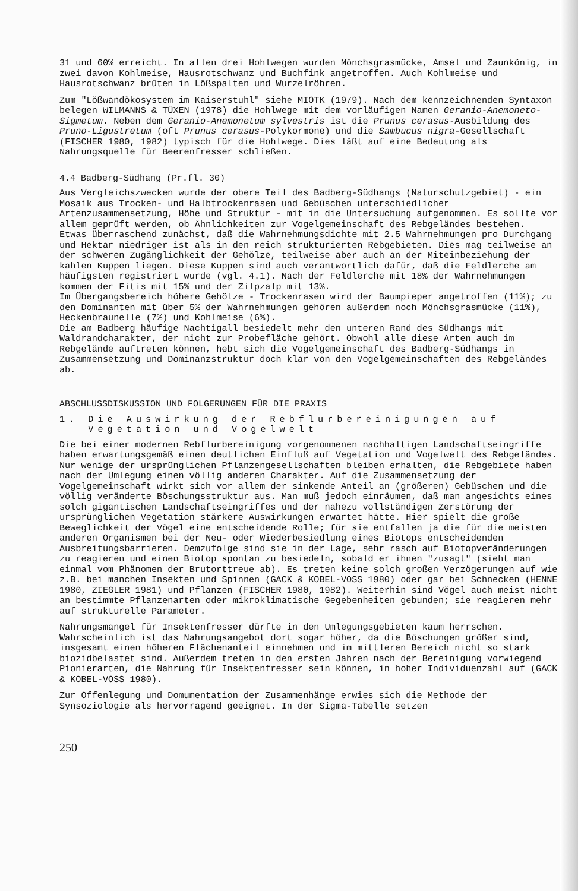31 und 60% erreicht. In allen drei Hohlwegen wurden Mönchsgrasmücke, Amsel und Zaunkönig, in zwei davon Kohlmeise, Hausrotschwanz und Buchfink angetroffen. Auch Kohlmeise und Hausrotschwanz brüten in Lößspalten und Wurzelröhren.
Zum "Lößwandökosystem im Kaiserstuhl" siehe MIOTK (1979). Nach dem kennzeichnenden Syntaxon belegen WILMANNS & TÜXEN (1978) die Hohlwege mit dem vorläufigen Namen Geranio-Anemoneto-Sigmetum. Neben dem Geranio-Anemonetum sylvestris ist die Prunus cerasus-Ausbildung des Pruno-Ligustretum (oft Prunus cerasus-Polykormone) und die Sambucus nigra-Gesellschaft (FISCHER 1980, 1982) typisch für die Hohlwege. Dies läßt auf eine Bedeutung als Nahrungsquelle für Beerenfresser schließen.
4.4 Badberg-Südhang (Pr.fl. 30)
Aus Vergleichszwecken wurde der obere Teil des Badberg-Südhangs (Naturschutzgebiet) - ein Mosaik aus Trocken- und Halbtrockenrasen und Gebüschen unterschiedlicher Artenzusammensetzung, Höhe und Struktur - mit in die Untersuchung aufgenommen. Es sollte vor allem geprüft werden, ob Ähnlichkeiten zur Vogelgemeinschaft des Rebgeländes bestehen.
Etwas überraschend zunächst, daß die Wahrnehmungsdichte mit 2.5 Wahrnehmungen pro Durchgang und Hektar niedriger ist als in den reich strukturierten Rebgebieten. Dies mag teilweise an der schweren Zugänglichkeit der Gehölze, teilweise aber auch an der Miteinbeziehung der kahlen Kuppen liegen. Diese Kuppen sind auch verantwortlich dafür, daß die Feldlerche am häufigsten registriert wurde (vgl. 4.1). Nach der Feldlerche mit 18% der Wahrnehmungen kommen der Fitis mit 15% und der Zilpzalp mit 13%.
Im Übergangsbereich höhere Gehölze - Trockenrasen wird der Baumpieper angetroffen (11%); zu den Dominanten mit über 5% der Wahrnehmungen gehören außerdem noch Mönchsgrasmücke (11%), Heckenbraunelle (7%) und Kohlmeise (6%).
Die am Badberg häufige Nachtigall besiedelt mehr den unteren Rand des Südhangs mit Waldrandcharakter, der nicht zur Probefläche gehört. Obwohl alle diese Arten auch im Rebgelände auftreten können, hebt sich die Vogelgemeinschaft des Badberg-Südhangs in Zusammensetzung und Dominanzstruktur doch klar von den Vogelgemeinschaften des Rebgeländes ab.
ABSCHLUSSDISKUSSION UND FOLGERUNGEN FÜR DIE PRAXIS
1. Die Auswirkung der Rebflurbereinigungen auf
Vegetation und Vogelwelt
Die bei einer modernen Rebflurbereinigung vorgenommenen nachhaltigen Landschaftseingriffe haben erwartungsgemäß einen deutlichen Einfluß auf Vegetation und Vogelwelt des Rebgeländes. Nur wenige der ursprünglichen Pflanzengesellschaften bleiben erhalten, die Rebgebiete haben nach der Umlegung einen völlig anderen Charakter. Auf die Zusammensetzung der Vogelgemeinschaft wirkt sich vor allem der sinkende Anteil an (größeren) Gebüschen und die völlig veränderte Böschungsstruktur aus. Man muß jedoch einräumen, daß man angesichts eines solch gigantischen Landschaftseingriffes und der nahezu vollständigen Zerstörung der ursprünglichen Vegetation stärkere Auswirkungen erwartet hätte. Hier spielt die große Beweglichkeit der Vögel eine entscheidende Rolle; für sie entfallen ja die für die meisten anderen Organismen bei der Neu- oder Wiederbesiedlung eines Biotops entscheidenden Ausbreitungsbarrieren. Demzufolge sind sie in der Lage, sehr rasch auf Biotopveränderungen zu reagieren und einen Biotop spontan zu besiedeln, sobald er ihnen "zusagt" (sieht man einmal vom Phänomen der Brutorttreue ab). Es treten keine solch großen Verzögerungen auf wie z.B. bei manchen Insekten und Spinnen (GACK & KOBEL-VOSS 1980) oder gar bei Schnecken (HENNE 1980, ZIEGLER 1981) und Pflanzen (FISCHER 1980, 1982). Weiterhin sind Vögel auch meist nicht an bestimmte Pflanzenarten oder mikroklimatische Gegebenheiten gebunden; sie reagieren mehr auf strukturelle Parameter.
Nahrungsmangel für Insektenfresser dürfte in den Umlegungsgebieten kaum herrschen. Wahrscheinlich ist das Nahrungsangebot dort sogar höher, da die Böschungen größer sind, insgesamt einen höheren Flächenanteil einnehmen und im mittleren Bereich nicht so stark biozidbelastet sind. Außerdem treten in den ersten Jahren nach der Bereinigung vorwiegend Pionierarten, die Nahrung für Insektenfresser sein können, in hoher Individuenzahl auf (GACK & KOBEL-VOSS 1980).
Zur Offenlegung und Domumentation der Zusammenhänge erwies sich die Methode der Synsoziologie als hervorragend geeignet. In der Sigma-Tabelle setzen
250